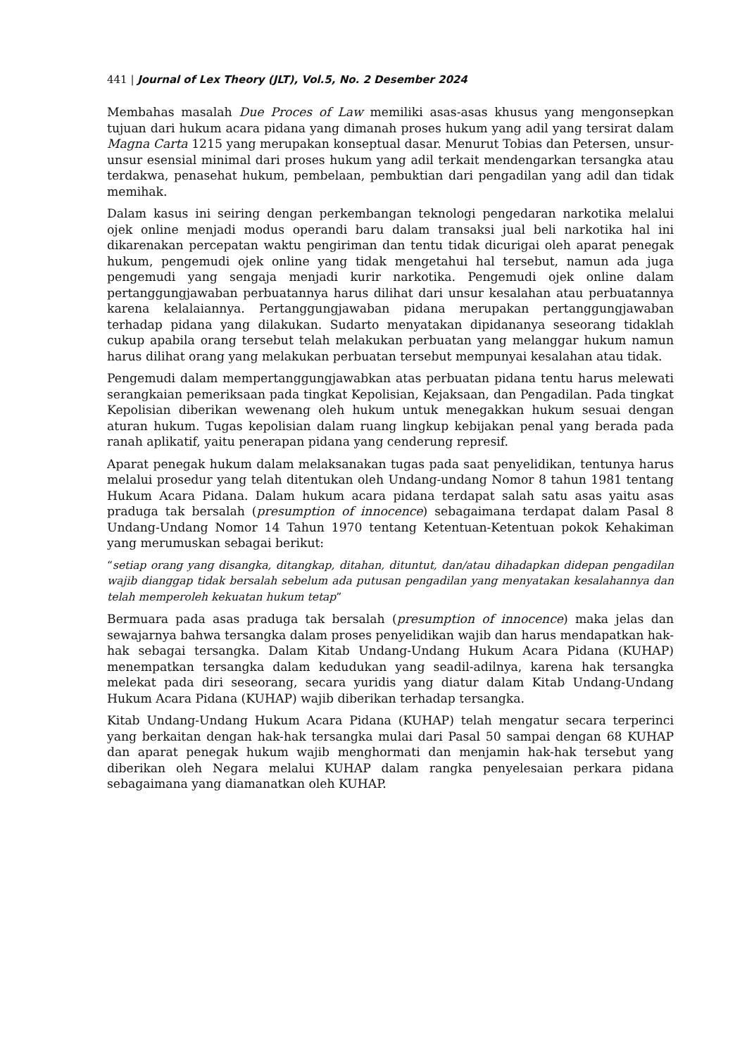441 | Journal of Lex Theory (JLT), Vol.5, No. 2 Desember 2024
Membahas masalah Due Proces of Law memiliki asas-asas khusus yang mengonsepkan tujuan dari hukum acara pidana yang dimanah proses hukum yang adil yang tersirat dalam Magna Carta 1215 yang merupakan konseptual dasar. Menurut Tobias dan Petersen, unsur-unsur esensial minimal dari proses hukum yang adil terkait mendengarkan tersangka atau terdakwa, penasehat hukum, pembelaan, pembuktian dari pengadilan yang adil dan tidak memihak.
Dalam kasus ini seiring dengan perkembangan teknologi pengedaran narkotika melalui ojek online menjadi modus operandi baru dalam transaksi jual beli narkotika hal ini dikarenakan percepatan waktu pengiriman dan tentu tidak dicurigai oleh aparat penegak hukum, pengemudi ojek online yang tidak mengetahui hal tersebut, namun ada juga pengemudi yang sengaja menjadi kurir narkotika. Pengemudi ojek online dalam pertanggungjawaban perbuatannya harus dilihat dari unsur kesalahan atau perbuatannya karena kelalaiannya. Pertanggungjawaban pidana merupakan pertanggungjawaban terhadap pidana yang dilakukan. Sudarto menyatakan dipidananya seseorang tidaklah cukup apabila orang tersebut telah melakukan perbuatan yang melanggar hukum namun harus dilihat orang yang melakukan perbuatan tersebut mempunyai kesalahan atau tidak.
Pengemudi dalam mempertanggungjawabkan atas perbuatan pidana tentu harus melewati serangkaian pemeriksaan pada tingkat Kepolisian, Kejaksaan, dan Pengadilan. Pada tingkat Kepolisian diberikan wewenang oleh hukum untuk menegakkan hukum sesuai dengan aturan hukum. Tugas kepolisian dalam ruang lingkup kebijakan penal yang berada pada ranah aplikatif, yaitu penerapan pidana yang cenderung represif.
Aparat penegak hukum dalam melaksanakan tugas pada saat penyelidikan, tentunya harus melalui prosedur yang telah ditentukan oleh Undang-undang Nomor 8 tahun 1981 tentang Hukum Acara Pidana. Dalam hukum acara pidana terdapat salah satu asas yaitu asas praduga tak bersalah (presumption of innocence) sebagaimana terdapat dalam Pasal 8 Undang-Undang Nomor 14 Tahun 1970 tentang Ketentuan-Ketentuan pokok Kehakiman yang merumuskan sebagai berikut:
“setiap orang yang disangka, ditangkap, ditahan, dituntut, dan/atau dihadapkan didepan pengadilan wajib dianggap tidak bersalah sebelum ada putusan pengadilan yang menyatakan kesalahannya dan telah memperoleh kekuatan hukum tetap”
Bermuara pada asas praduga tak bersalah (presumption of innocence) maka jelas dan sewajarnya bahwa tersangka dalam proses penyelidikan wajib dan harus mendapatkan hak-hak sebagai tersangka. Dalam Kitab Undang-Undang Hukum Acara Pidana (KUHAP) menempatkan tersangka dalam kedudukan yang seadil-adilnya, karena hak tersangka melekat pada diri seseorang, secara yuridis yang diatur dalam Kitab Undang-Undang Hukum Acara Pidana (KUHAP) wajib diberikan terhadap tersangka.
Kitab Undang-Undang Hukum Acara Pidana (KUHAP) telah mengatur secara terperinci yang berkaitan dengan hak-hak tersangka mulai dari Pasal 50 sampai dengan 68 KUHAP dan aparat penegak hukum wajib menghormati dan menjamin hak-hak tersebut yang diberikan oleh Negara melalui KUHAP dalam rangka penyelesaian perkara pidana sebagaimana yang diamanatkan oleh KUHAP.